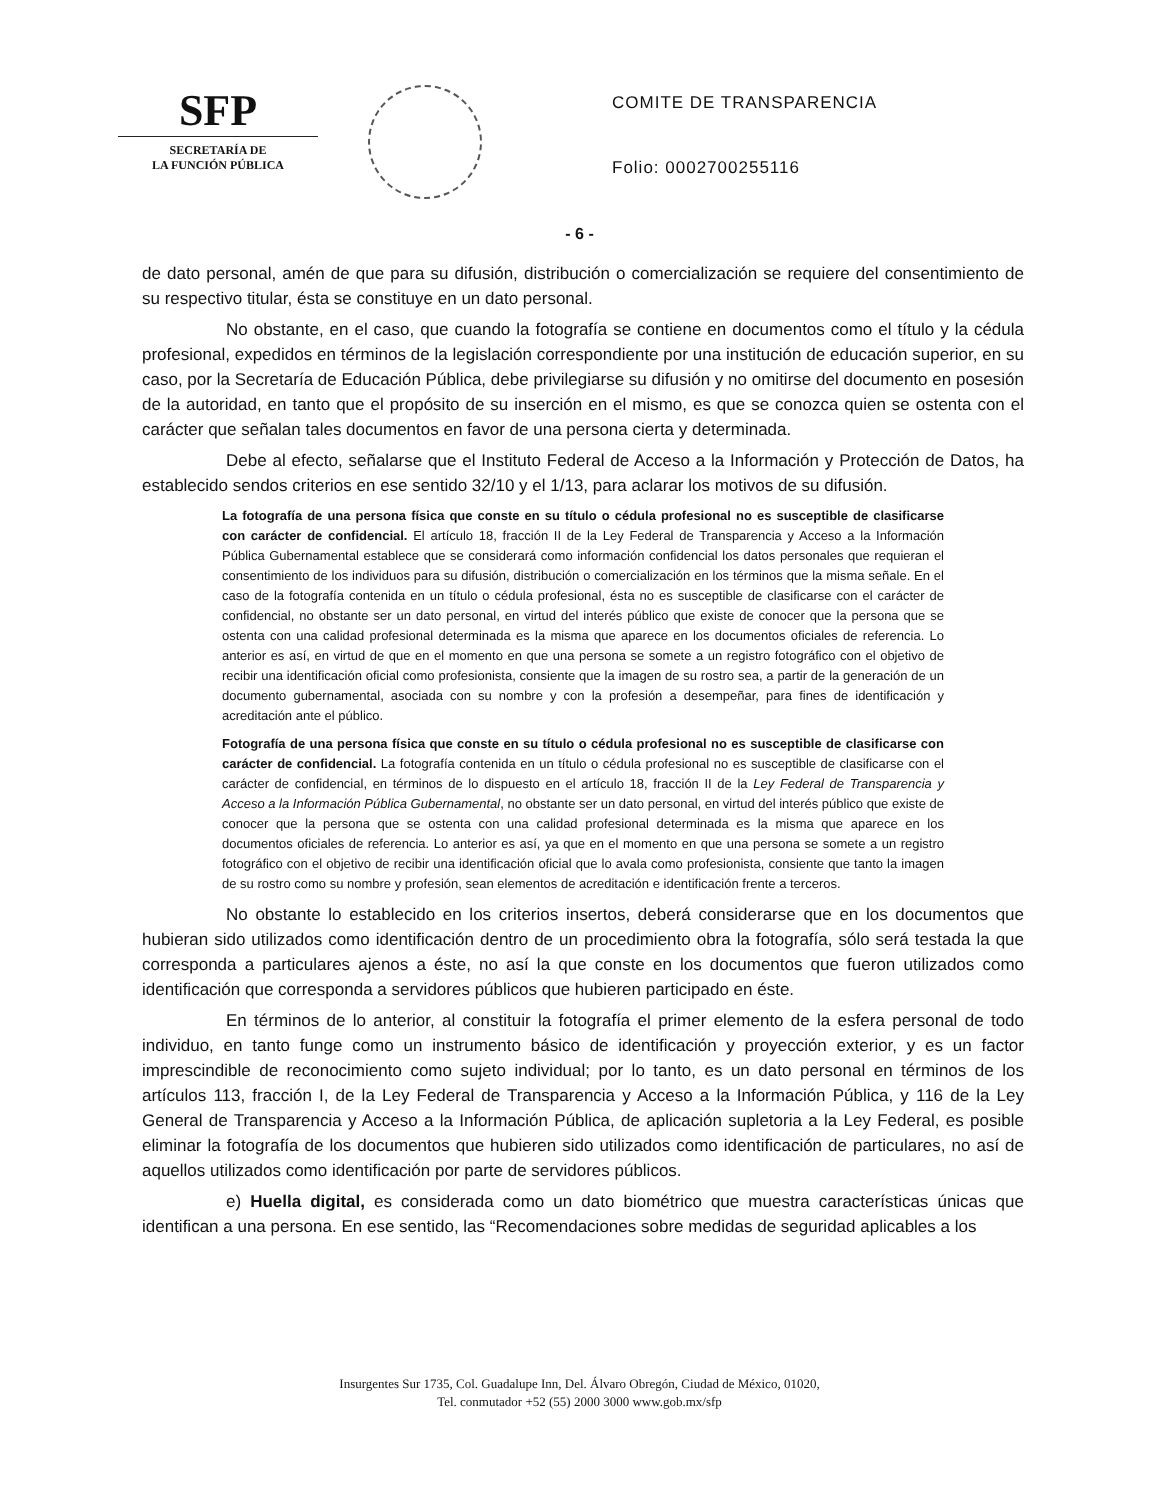SFP
SECRETARÍA DE
LA FUNCIÓN PÚBLICA
COMITE DE TRANSPARENCIA
Folio: 0002700255116
- 6 -
de dato personal, amén de que para su difusión, distribución o comercialización se requiere del consentimiento de su respectivo titular, ésta se constituye en un dato personal.
No obstante, en el caso, que cuando la fotografía se contiene en documentos como el título y la cédula profesional, expedidos en términos de la legislación correspondiente por una institución de educación superior, en su caso, por la Secretaría de Educación Pública, debe privilegiarse su difusión y no omitirse del documento en posesión de la autoridad, en tanto que el propósito de su inserción en el mismo, es que se conozca quien se ostenta con el carácter que señalan tales documentos en favor de una persona cierta y determinada.
Debe al efecto, señalarse que el Instituto Federal de Acceso a la Información y Protección de Datos, ha establecido sendos criterios en ese sentido 32/10 y el 1/13, para aclarar los motivos de su difusión.
La fotografía de una persona física que conste en su título o cédula profesional no es susceptible de clasificarse con carácter de confidencial. El artículo 18, fracción II de la Ley Federal de Transparencia y Acceso a la Información Pública Gubernamental establece que se considerará como información confidencial los datos personales que requieran el consentimiento de los individuos para su difusión, distribución o comercialización en los términos que la misma señale. En el caso de la fotografía contenida en un título o cédula profesional, ésta no es susceptible de clasificarse con el carácter de confidencial, no obstante ser un dato personal, en virtud del interés público que existe de conocer que la persona que se ostenta con una calidad profesional determinada es la misma que aparece en los documentos oficiales de referencia. Lo anterior es así, en virtud de que en el momento en que una persona se somete a un registro fotográfico con el objetivo de recibir una identificación oficial como profesionista, consiente que la imagen de su rostro sea, a partir de la generación de un documento gubernamental, asociada con su nombre y con la profesión a desempeñar, para fines de identificación y acreditación ante el público.
Fotografía de una persona física que conste en su título o cédula profesional no es susceptible de clasificarse con carácter de confidencial. La fotografía contenida en un título o cédula profesional no es susceptible de clasificarse con el carácter de confidencial, en términos de lo dispuesto en el artículo 18, fracción II de la Ley Federal de Transparencia y Acceso a la Información Pública Gubernamental, no obstante ser un dato personal, en virtud del interés público que existe de conocer que la persona que se ostenta con una calidad profesional determinada es la misma que aparece en los documentos oficiales de referencia. Lo anterior es así, ya que en el momento en que una persona se somete a un registro fotográfico con el objetivo de recibir una identificación oficial que lo avala como profesionista, consiente que tanto la imagen de su rostro como su nombre y profesión, sean elementos de acreditación e identificación frente a terceros.
No obstante lo establecido en los criterios insertos, deberá considerarse que en los documentos que hubieran sido utilizados como identificación dentro de un procedimiento obra la fotografía, sólo será testada la que corresponda a particulares ajenos a éste, no así la que conste en los documentos que fueron utilizados como identificación que corresponda a servidores públicos que hubieren participado en éste.
En términos de lo anterior, al constituir la fotografía el primer elemento de la esfera personal de todo individuo, en tanto funge como un instrumento básico de identificación y proyección exterior, y es un factor imprescindible de reconocimiento como sujeto individual; por lo tanto, es un dato personal en términos de los artículos 113, fracción I, de la Ley Federal de Transparencia y Acceso a la Información Pública, y 116 de la Ley General de Transparencia y Acceso a la Información Pública, de aplicación supletoria a la Ley Federal, es posible eliminar la fotografía de los documentos que hubieren sido utilizados como identificación de particulares, no así de aquellos utilizados como identificación por parte de servidores públicos.
e) Huella digital, es considerada como un dato biométrico que muestra características únicas que identifican a una persona. En ese sentido, las “Recomendaciones sobre medidas de seguridad aplicables a los
Insurgentes Sur 1735, Col. Guadalupe Inn, Del. Álvaro Obregón, Ciudad de México, 01020,
Tel. conmutador +52 (55) 2000 3000 www.gob.mx/sfp